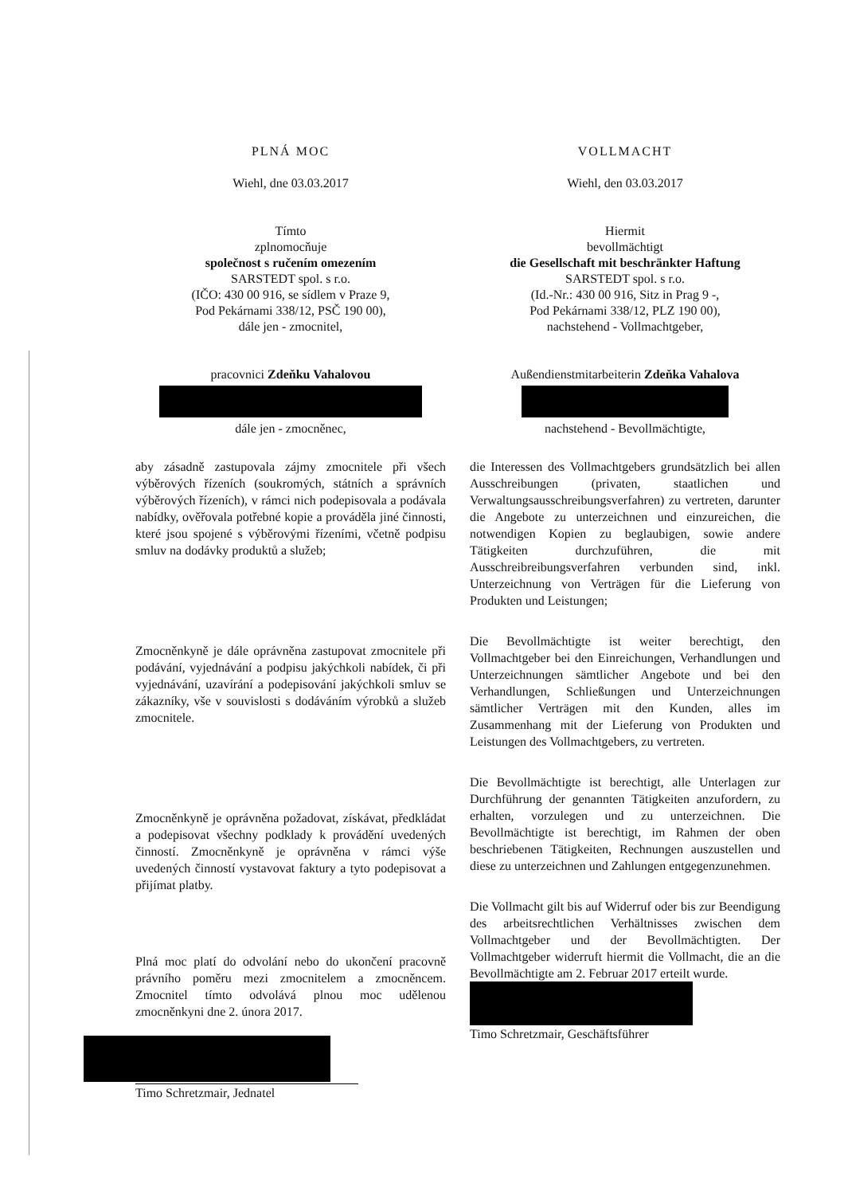PLNÁ MOC
Wiehl, dne 03.03.2017
Tímto
zplnomocňuje
společnost s ručením omezením
SARSTEDT spol. s r.o.
(IČO: 430 00 916, se sídlem v Praze 9,
Pod Pekárnami 338/12, PSČ 190 00),
dále jen - zmocnitel,
pracovnici Zdeňku Vahalovou
dále jen - zmocněnec,
VOLLMACHT
Wiehl, den 03.03.2017
Hiermit
bevollmächtigt
die Gesellschaft mit beschränkter Haftung
SARSTEDT spol. s r.o.
(Id.-Nr.: 430 00 916, Sitz in Prag 9 -,
Pod Pekárnami 338/12, PLZ 190 00),
nachstehend - Vollmachtgeber,
Außendienstmitarbeiterin Zdeňka Vahalova
nachstehend - Bevollmächtigte,
aby zásadně zastupovala zájmy zmocnitele při všech výběrových řízeních (soukromých, státních a správních výběrových řízeních), v rámci nich podepisovala a podávala nabídky, ověřovala potřebné kopie a prováděla jiné činnosti, které jsou spojené s výběrovými řízeními, včetně podpisu smluv na dodávky produktů a služeb;
Zmocněnkyně je dále oprávněna zastupovat zmocnitele při podávání, vyjednávání a podpisu jakýchkoli nabídek, či při vyjednávání, uzavírání a podepisování jakýchkoli smluv se zákazníky, vše v souvislosti s dodáváním výrobků a služeb zmocnitele.
Zmocněnkyně je oprávněna požadovat, získávat, předkládat a podepisovat všechny podklady k provádění uvedených činností. Zmocněnkyně je oprávněna v rámci výše uvedených činností vystavovat faktury a tyto podepisovat a přijímat platby.
Plná moc platí do odvolání nebo do ukončení pracovně právního poměru mezi zmocnitelem a zmocněncem. Zmocnitel tímto odvolává plnou moc udělenou zmocněnkyni dne 2. února 2017.
Timo Schretzmair, Jednatel
die Interessen des Vollmachtgebers grundsätzlich bei allen Ausschreibungen (privaten, staatlichen und Verwaltungsausschreibungsverfahren) zu vertreten, darunter die Angebote zu unterzeichnen und einzureichen, die notwendigen Kopien zu beglaubigen, sowie andere Tätigkeiten durchzuführen, die mit Ausschreibreibungsverfahren verbunden sind, inkl. Unterzeichnung von Verträgen für die Lieferung von Produkten und Leistungen;
Die Bevollmächtigte ist weiter berechtigt, den Vollmachtgeber bei den Einreichungen, Verhandlungen und Unterzeichnungen sämtlicher Angebote und bei den Verhandlungen, Schließungen und Unterzeichnungen sämtlicher Verträgen mit den Kunden, alles im Zusammenhang mit der Lieferung von Produkten und Leistungen des Vollmachtgebers, zu vertreten.
Die Bevollmächtigte ist berechtigt, alle Unterlagen zur Durchführung der genannten Tätigkeiten anzufordern, zu erhalten, vorzulegen und zu unterzeichnen. Die Bevollmächtigte ist berechtigt, im Rahmen der oben beschriebenen Tätigkeiten, Rechnungen auszustellen und diese zu unterzeichnen und Zahlungen entgegenzunehmen.
Die Vollmacht gilt bis auf Widerruf oder bis zur Beendigung des arbeitsrechtlichen Verhältnisses zwischen dem Vollmachtgeber und der Bevollmächtigten. Der Vollmachtgeber widerruft hiermit die Vollmacht, die an die Bevollmächtigte am 2. Februar 2017 erteilt wurde.
Timo Schretzmair, Geschäftsführer